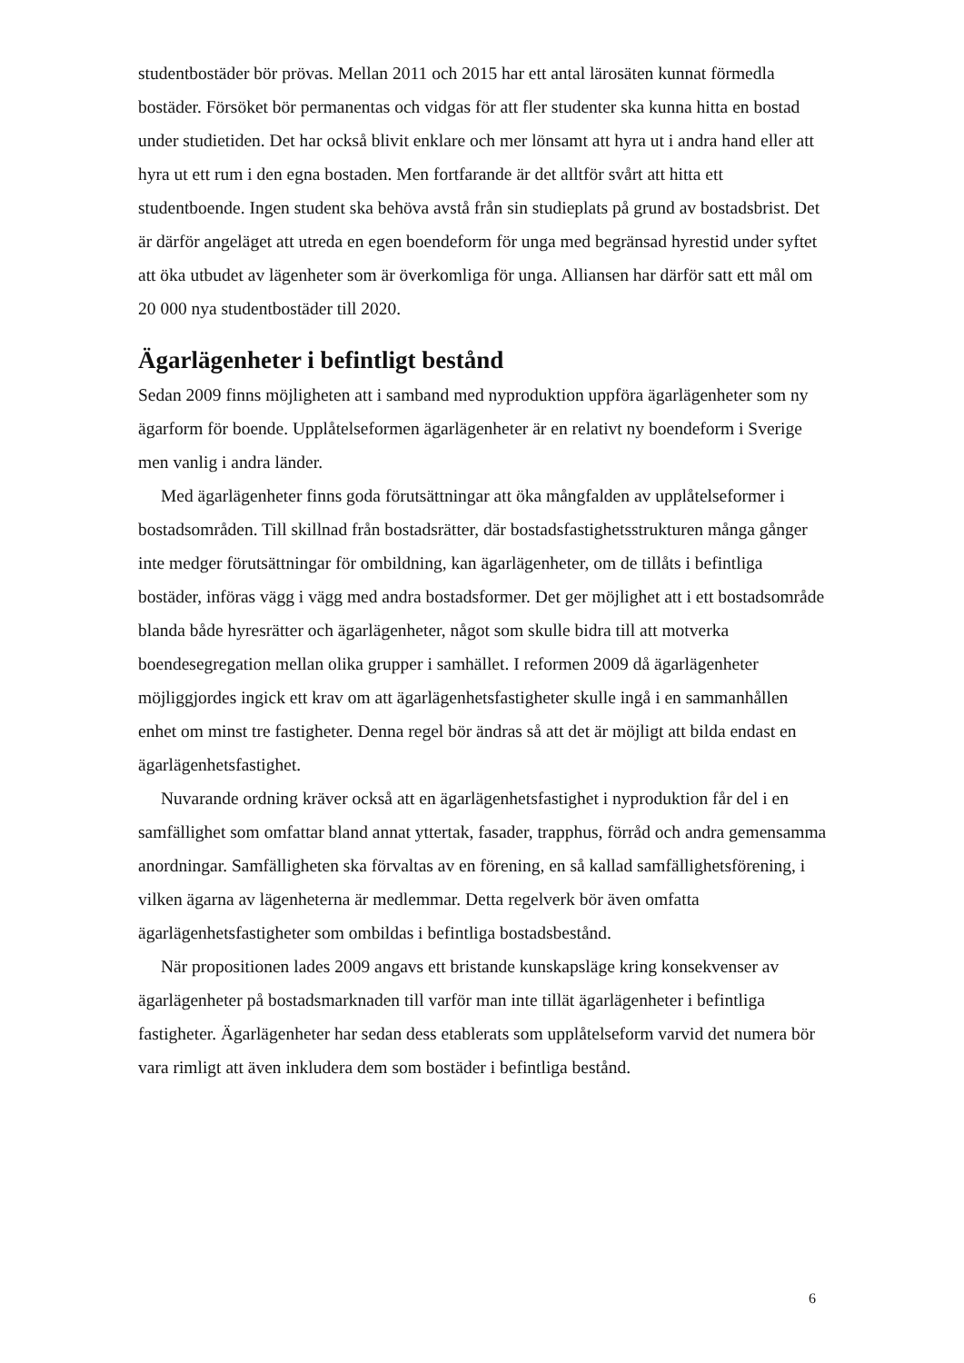studentbostäder bör prövas. Mellan 2011 och 2015 har ett antal lärosäten kunnat förmedla bostäder. Försöket bör permanentas och vidgas för att fler studenter ska kunna hitta en bostad under studietiden. Det har också blivit enklare och mer lönsamt att hyra ut i andra hand eller att hyra ut ett rum i den egna bostaden. Men fortfarande är det alltför svårt att hitta ett studentboende. Ingen student ska behöva avstå från sin studieplats på grund av bostadsbrist. Det är därför angeläget att utreda en egen boendeform för unga med begränsad hyrestid under syftet att öka utbudet av lägenheter som är överkomliga för unga. Alliansen har därför satt ett mål om 20 000 nya studentbostäder till 2020.
Ägarlägenheter i befintligt bestånd
Sedan 2009 finns möjligheten att i samband med nyproduktion uppföra ägarlägenheter som ny ägarform för boende. Upplåtelseformen ägarlägenheter är en relativt ny boendeform i Sverige men vanlig i andra länder.
Med ägarlägenheter finns goda förutsättningar att öka mångfalden av upplåtelseformer i bostadsområden. Till skillnad från bostadsrätter, där bostadsfastighetsstrukturen många gånger inte medger förutsättningar för ombildning, kan ägarlägenheter, om de tillåts i befintliga bostäder, införas vägg i vägg med andra bostadsformer. Det ger möjlighet att i ett bostadsområde blanda både hyresrätter och ägarlägenheter, något som skulle bidra till att motverka boendesegregation mellan olika grupper i samhället. I reformen 2009 då ägarlägenheter möjliggjordes ingick ett krav om att ägarlägenhetsfastigheter skulle ingå i en sammanhållen enhet om minst tre fastigheter. Denna regel bör ändras så att det är möjligt att bilda endast en ägarlägenhetsfastighet.
Nuvarande ordning kräver också att en ägarlägenhetsfastighet i nyproduktion får del i en samfällighet som omfattar bland annat yttertak, fasader, trapphus, förråd och andra gemensamma anordningar. Samfälligheten ska förvaltas av en förening, en så kallad samfällighetsförening, i vilken ägarna av lägenheterna är medlemmar. Detta regelverk bör även omfatta ägarlägenhetsfastigheter som ombildas i befintliga bostadsbestånd.
När propositionen lades 2009 angavs ett bristande kunskapsläge kring konsekvenser av ägarlägenheter på bostadsmarknaden till varför man inte tillät ägarlägenheter i befintliga fastigheter. Ägarlägenheter har sedan dess etablerats som upplåtelseform varvid det numera bör vara rimligt att även inkludera dem som bostäder i befintliga bestånd.
6